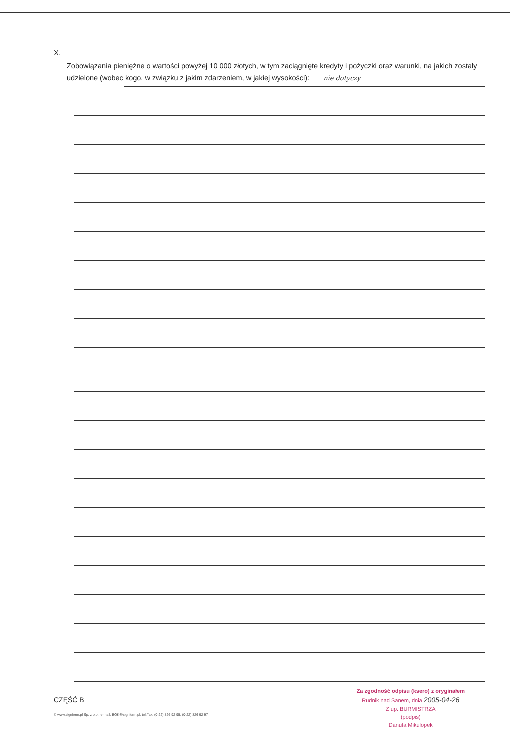X.
Zobowiązania pieniężne o wartości powyżej 10 000 złotych, w tym zaciągnięte kredyty i pożyczki oraz warunki, na jakich zostały udzielone (wobec kogo, w związku z jakim zdarzeniem, w jakiej wysokości): nie dotyczy
CZĘŚĆ B
© www.signform.pl Sp. z o.o., e-mail: BOK@signform.pl, tel./fax. (0-22) 826 92 95, (0-22) 826 92 97
Za zgodność odpisu (ksero) z oryginałem
Rudnik nad Sanem, dnia 2005-04-26
Z up. BURMISTRZA
(podpis)
Danuta Mikulopek